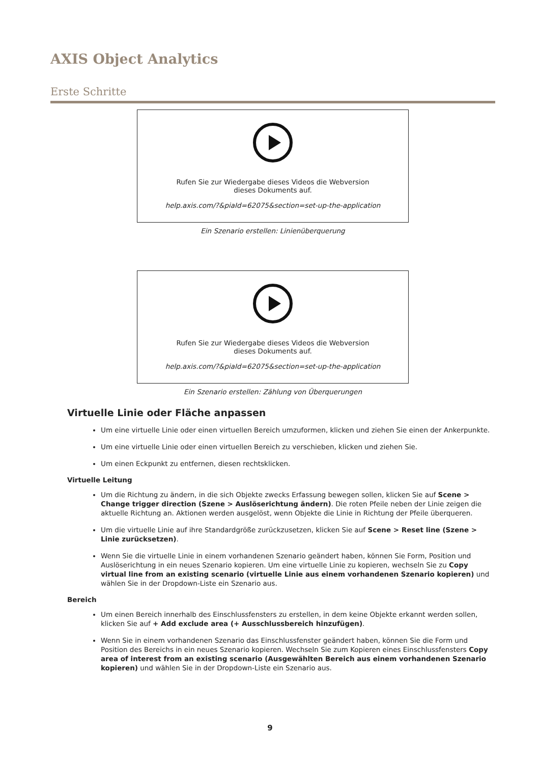AXIS Object Analytics
Erste Schritte
Rufen Sie zur Wiedergabe dieses Videos die Webversion
dieses Dokuments auf.
help.axis.com/?&piaId=62075&section=set-up-the-application
Ein Szenario erstellen: Linienüberquerung
Rufen Sie zur Wiedergabe dieses Videos die Webversion
dieses Dokuments auf.
help.axis.com/?&piaId=62075&section=set-up-the-application
Ein Szenario erstellen: Zählung von Überquerungen
Virtuelle Linie oder Fläche anpassen
Um eine virtuelle Linie oder einen virtuellen Bereich umzuformen, klicken und ziehen Sie einen der Ankerpunkte.
Um eine virtuelle Linie oder einen virtuellen Bereich zu verschieben, klicken und ziehen Sie.
Um einen Eckpunkt zu entfernen, diesen rechtsklicken.
Virtuelle Leitung
Um die Richtung zu ändern, in die sich Objekte zwecks Erfassung bewegen sollen, klicken Sie auf Scene > Change trigger direction (Szene > Auslöserichtung ändern). Die roten Pfeile neben der Linie zeigen die aktuelle Richtung an. Aktionen werden ausgelöst, wenn Objekte die Linie in Richtung der Pfeile überqueren.
Um die virtuelle Linie auf ihre Standardgröße zurückzusetzen, klicken Sie auf Scene > Reset line (Szene > Linie zurücksetzen).
Wenn Sie die virtuelle Linie in einem vorhandenen Szenario geändert haben, können Sie Form, Position und Auslöserichtung in ein neues Szenario kopieren. Um eine virtuelle Linie zu kopieren, wechseln Sie zu Copy virtual line from an existing scenario (virtuelle Linie aus einem vorhandenen Szenario kopieren) und wählen Sie in der Dropdown-Liste ein Szenario aus.
Bereich
Um einen Bereich innerhalb des Einschlussfensters zu erstellen, in dem keine Objekte erkannt werden sollen, klicken Sie auf + Add exclude area (+ Ausschlussbereich hinzufügen).
Wenn Sie in einem vorhandenen Szenario das Einschlussfenster geändert haben, können Sie die Form und Position des Bereichs in ein neues Szenario kopieren. Wechseln Sie zum Kopieren eines Einschlussfensters Copy area of interest from an existing scenario (Ausgewählten Bereich aus einem vorhandenen Szenario kopieren) und wählen Sie in der Dropdown-Liste ein Szenario aus.
9